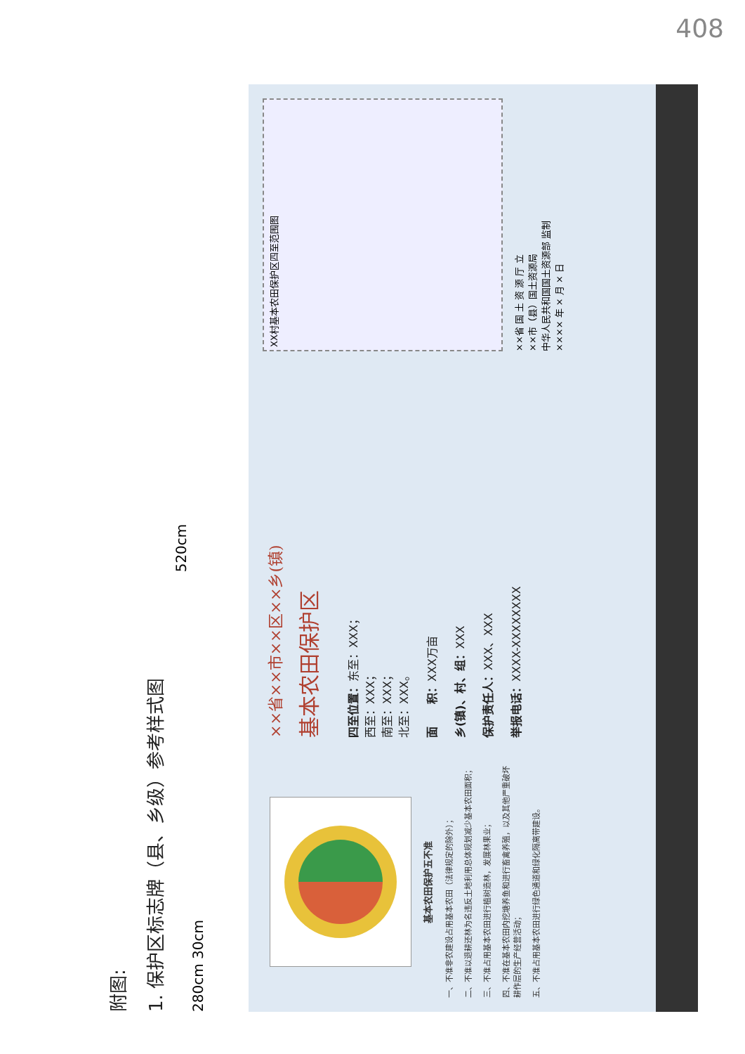408
附图:
1. 保护区标志牌（县、乡级）参考样式图
520cm
280cm 30cm
基本农田保护五不准
一、不准非农建设占用基本农田（法律规定的除外）；
二、不准以退耕还林为名违反土地利用总体规划减少基本农田面积；
三、不准占用基本农田进行植树造林，发展林果业；
四、不准在基本农田内挖塘养鱼和进行畜禽养殖，以及其他严重破坏耕作层的生产经营活动；
五、不准占用基本农田进行绿色通道和绿化隔离带建设。
××省××市××区××乡(镇)
基本农田保护区
四至位置：东至：XXX；
西至：XXX；
南至：XXX；
北至：XXX。
面　　积：XXX万亩
乡(镇)、村、组：XXX
保护责任人：XXX、XXX
举报电话：XXXX-XXXXXXXX
XX村基本农田保护区四至范围图
××省 国 土 资 源 厅 立
××市（县）国土资源局
中华人民共和国国土资源部 监制
×××× 年 × 月 × 日